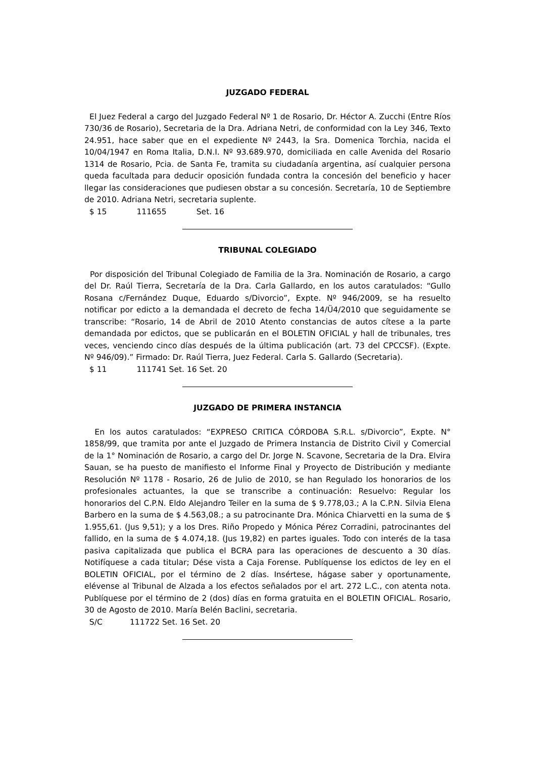JUZGADO FEDERAL
El Juez Federal a cargo del Juzgado Federal Nº 1 de Rosario, Dr. Héctor A. Zucchi (Entre Ríos 730/36 de Rosario), Secretaria de la Dra. Adriana Netri, de conformidad con la Ley 346, Texto 24.951, hace saber que en el expediente Nº 2443, la Sra. Domenica Torchia, nacida el 10/04/1947 en Roma Italia, D.N.I. Nº 93.689.970, domiciliada en calle Avenida del Rosario 1314 de Rosario, Pcia. de Santa Fe, tramita su ciudadanía argentina, así cualquier persona queda facultada para deducir oposición fundada contra la concesión del beneficio y hacer llegar las consideraciones que pudiesen obstar a su concesión. Secretaría, 10 de Septiembre de 2010. Adriana Netri, secretaria suplente.
$ 15 111655 Set. 16
TRIBUNAL COLEGIADO
Por disposición del Tribunal Colegiado de Familia de la 3ra. Nominación de Rosario, a cargo del Dr. Raúl Tierra, Secretaría de la Dra. Carla Gallardo, en los autos caratulados: “Gullo Rosana c/Fernández Duque, Eduardo s/Divorcio”, Expte. Nº 946/2009, se ha resuelto notificar por edicto a la demandada el decreto de fecha 14/Ü4/2010 que seguidamente se transcribe: “Rosario, 14 de Abril de 2010 Atento constancias de autos cítese a la parte demandada por edictos, que se publicarán en el BOLETIN OFICIAL y hall de tribunales, tres veces, venciendo cinco días después de la última publicación (art. 73 del CPCCSF). (Expte. Nº 946/09).” Firmado: Dr. Raúl Tierra, Juez Federal. Carla S. Gallardo (Secretaria).
$ 11 111741 Set. 16 Set. 20
JUZGADO DE PRIMERA INSTANCIA
En los autos caratulados: “EXPRESO CRITICA CÓRDOBA S.R.L. s/Divorcio”, Expte. N° 1858/99, que tramita por ante el Juzgado de Primera Instancia de Distrito Civil y Comercial de la 1° Nominación de Rosario, a cargo del Dr. Jorge N. Scavone, Secretaria de la Dra. Elvira Sauan, se ha puesto de manifiesto el Informe Final y Proyecto de Distribución y mediante Resolución Nº 1178 - Rosario, 26 de Julio de 2010, se han Regulado los honorarios de los profesionales actuantes, la que se transcribe a continuación: Resuelvo: Regular los honorarios del C.P.N. Eldo Alejandro Teiler en la suma de $ 9.778,03.; A la C.P.N. Silvia Elena Barbero en la suma de $ 4.563,08.; a su patrocinante Dra. Mónica Chiarvetti en la suma de $ 1.955,61. (Jus 9,51); y a los Dres. Riño Propedo y Mónica Pérez Corradini, patrocinantes del fallido, en la suma de $ 4.074,18. (Jus 19,82) en partes iguales. Todo con interés de la tasa pasiva capitalizada que publica el BCRA para las operaciones de descuento a 30 días. Notifíquese a cada titular; Dése vista a Caja Forense. Publíquense los edictos de ley en el BOLETIN OFICIAL, por el término de 2 días. Insértese, hágase saber y oportunamente, elévense al Tribunal de Alzada a los efectos señalados por el art. 272 L.C., con atenta nota. Publíquese por el término de 2 (dos) días en forma gratuita en el BOLETIN OFICIAL. Rosario, 30 de Agosto de 2010. María Belén Baclini, secretaria.
S/C 111722 Set. 16 Set. 20